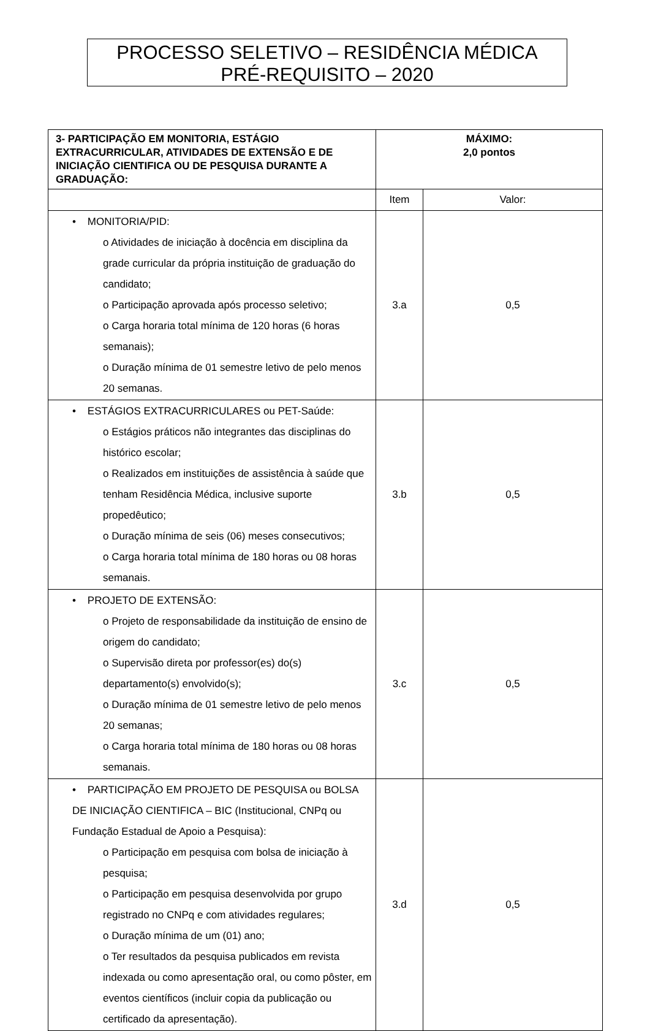PROCESSO SELETIVO – RESIDÊNCIA MÉDICA
PRÉ-REQUISITO – 2020
| 3- PARTICIPAÇÃO EM MONITORIA, ESTÁGIO EXTRACURRICULAR, ATIVIDADES DE EXTENSÃO E DE INICIAÇÃO CIENTIFICA OU DE PESQUISA DURANTE A GRADUAÇÃO: | MÁXIMO: 2,0 pontos | |
| | Item | Valor: |
| • MONITORIA/PID: o Atividades de iniciação à docência em disciplina da grade curricular da própria instituição de graduação do candidato; o Participação aprovada após processo seletivo; o Carga horaria total mínima de 120 horas (6 horas semanais); o Duração mínima de 01 semestre letivo de pelo menos 20 semanas. | 3.a | 0,5 |
| • ESTÁGIOS EXTRACURRICULARES ou PET-Saúde: o Estágios práticos não integrantes das disciplinas do histórico escolar; o Realizados em instituições de assistência à saúde que tenham Residência Médica, inclusive suporte propedêutico; o Duração mínima de seis (06) meses consecutivos; o Carga horaria total mínima de 180 horas ou 08 horas semanais. | 3.b | 0,5 |
| • PROJETO DE EXTENSÃO: o Projeto de responsabilidade da instituição de ensino de origem do candidato; o Supervisão direta por professor(es) do(s) departamento(s) envolvido(s); o Duração mínima de 01 semestre letivo de pelo menos 20 semanas; o Carga horaria total mínima de 180 horas ou 08 horas semanais. | 3.c | 0,5 |
| • PARTICIPAÇÃO EM PROJETO DE PESQUISA ou BOLSA DE INICIAÇÃO CIENTIFICA – BIC (Institucional, CNPq ou Fundação Estadual de Apoio a Pesquisa): o Participação em pesquisa com bolsa de iniciação à pesquisa; o Participação em pesquisa desenvolvida por grupo registrado no CNPq e com atividades regulares; o Duração mínima de um (01) ano; o Ter resultados da pesquisa publicados em revista indexada ou como apresentação oral, ou como pôster, em eventos científicos (incluir copia da publicação ou certificado da apresentação). | 3.d | 0,5 |